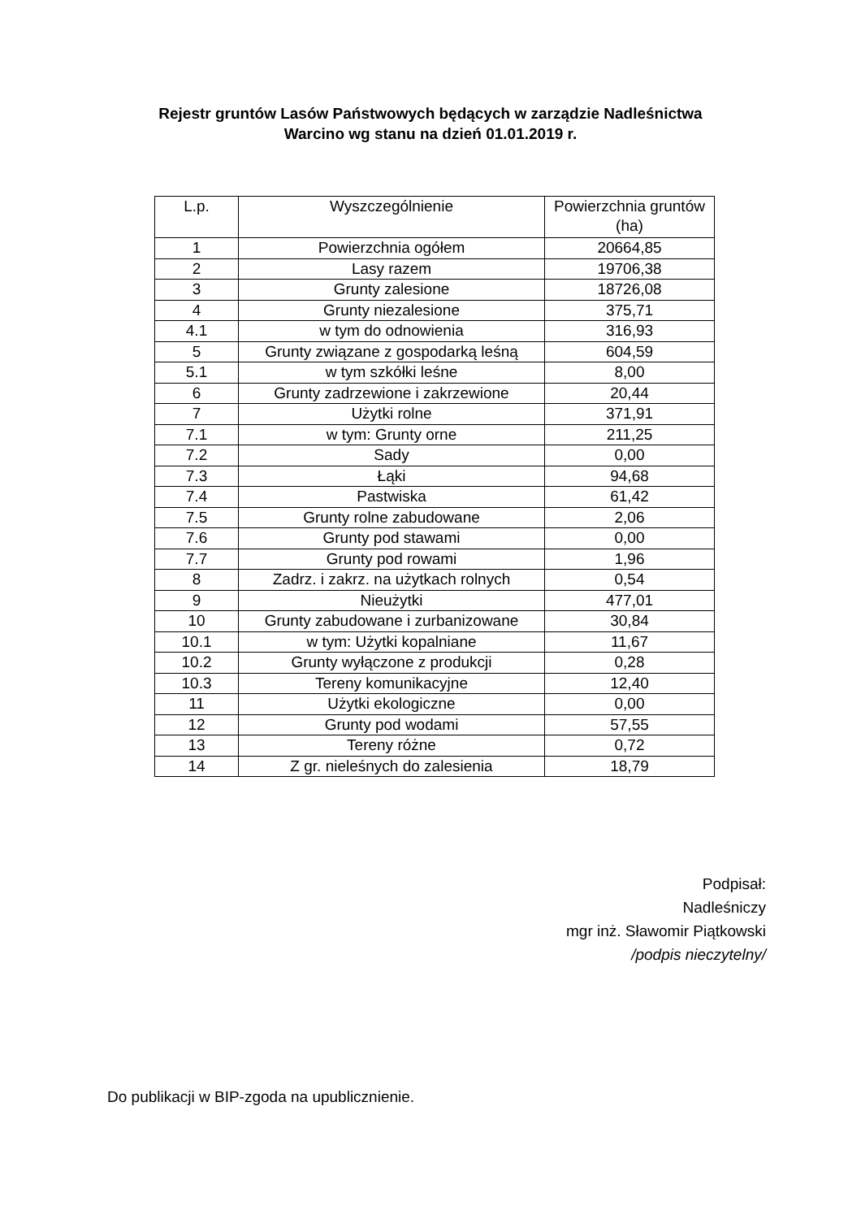Rejestr gruntów Lasów Państwowych będących w zarządzie Nadleśnictwa
Warcino wg stanu na dzień 01.01.2019 r.
| L.p. | Wyszczególnienie | Powierzchnia gruntów (ha) |
| --- | --- | --- |
| 1 | Powierzchnia ogółem | 20664,85 |
| 2 | Lasy razem | 19706,38 |
| 3 | Grunty zalesione | 18726,08 |
| 4 | Grunty niezalesione | 375,71 |
| 4.1 | w tym do odnowienia | 316,93 |
| 5 | Grunty związane z gospodarką leśną | 604,59 |
| 5.1 | w tym szkółki leśne | 8,00 |
| 6 | Grunty zadrzewione i zakrzewione | 20,44 |
| 7 | Użytki rolne | 371,91 |
| 7.1 | w tym: Grunty orne | 211,25 |
| 7.2 | Sady | 0,00 |
| 7.3 | Łąki | 94,68 |
| 7.4 | Pastwiska | 61,42 |
| 7.5 | Grunty rolne zabudowane | 2,06 |
| 7.6 | Grunty pod stawami | 0,00 |
| 7.7 | Grunty pod rowami | 1,96 |
| 8 | Zadrz. i zakrz. na użytkach rolnych | 0,54 |
| 9 | Nieużytki | 477,01 |
| 10 | Grunty zabudowane i zurbanizowane | 30,84 |
| 10.1 | w tym: Użytki kopalniane | 11,67 |
| 10.2 | Grunty wyłączone z produkcji | 0,28 |
| 10.3 | Tereny komunikacyjne | 12,40 |
| 11 | Użytki ekologiczne | 0,00 |
| 12 | Grunty pod wodami | 57,55 |
| 13 | Tereny różne | 0,72 |
| 14 | Z gr. nieleśnych do zalesienia | 18,79 |
Podpisał:
Nadleśniczy
mgr inż. Sławomir Piątkowski
/podpis nieczytelny/
Do publikacji w BIP-zgoda na upublicznienie.